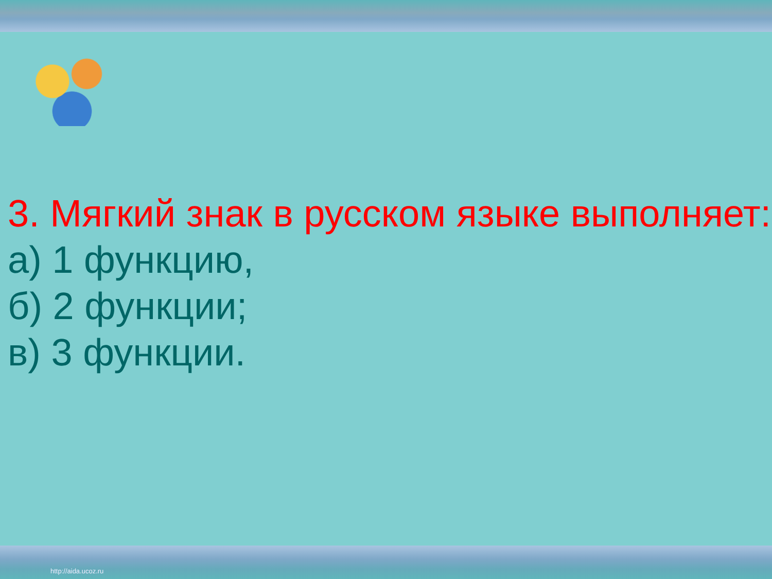3. Мягкий знак в русском языке выполняет:
а) 1 функцию,
б) 2 функции;
в) 3 функции.
http://aida.ucoz.ru